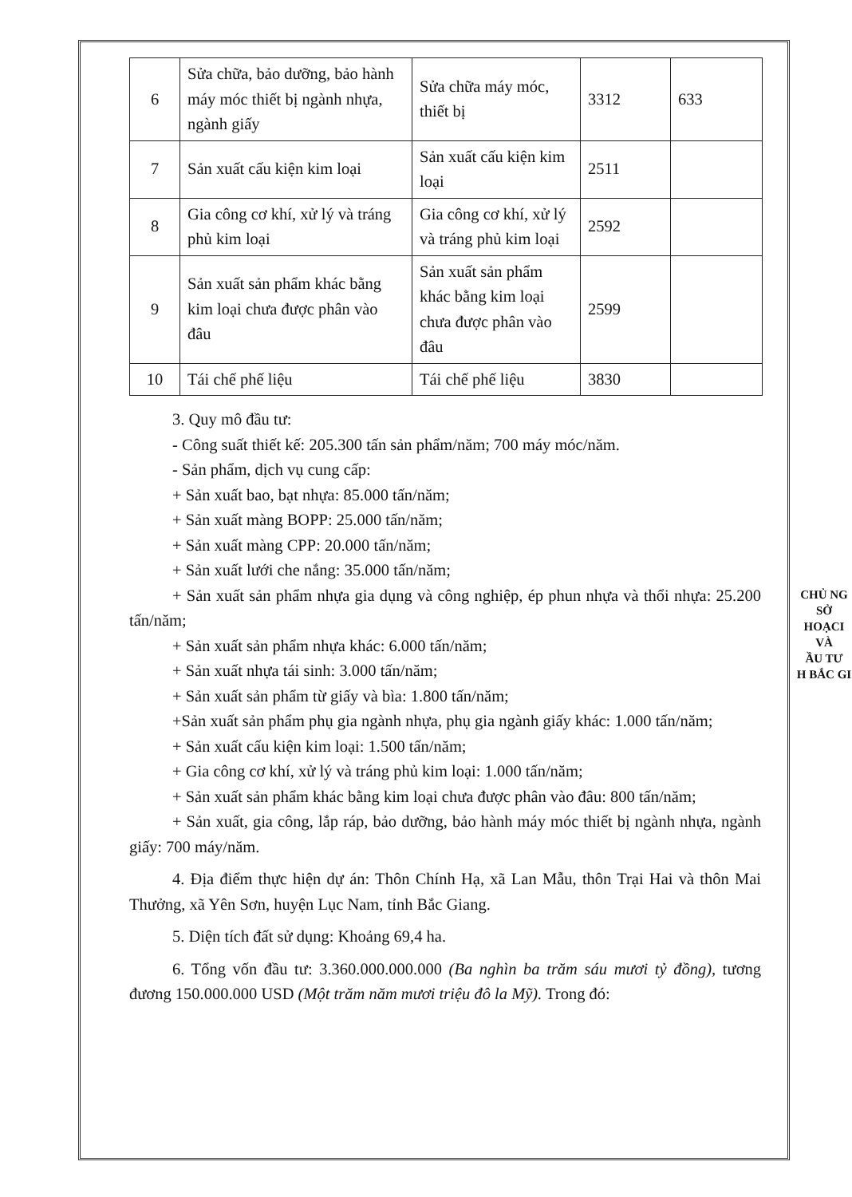| 6 | Sửa chữa, bảo dưỡng, bảo hành máy móc thiết bị ngành nhựa, ngành giấy | Sửa chữa máy móc, thiết bị | 3312 | 633 |
| 7 | Sản xuất cấu kiện kim loại | Sản xuất cấu kiện kim loại | 2511 | |
| 8 | Gia công cơ khí, xử lý và tráng phủ kim loại | Gia công cơ khí, xử lý và tráng phủ kim loại | 2592 | |
| 9 | Sản xuất sản phẩm khác bằng kim loại chưa được phân vào đâu | Sản xuất sản phẩm khác bằng kim loại chưa được phân vào đâu | 2599 | |
| 10 | Tái chế phế liệu | Tái chế phế liệu | 3830 | |
3. Quy mô đầu tư:
- Công suất thiết kế: 205.300 tấn sản phẩm/năm; 700 máy móc/năm.
- Sản phẩm, dịch vụ cung cấp:
+ Sản xuất bao, bạt nhựa: 85.000 tấn/năm;
+ Sản xuất màng BOPP: 25.000 tấn/năm;
+ Sản xuất màng CPP: 20.000 tấn/năm;
+ Sản xuất lưới che nắng: 35.000 tấn/năm;
+ Sản xuất sản phẩm nhựa gia dụng và công nghiệp, ép phun nhựa và thổi nhựa: 25.200 tấn/năm;
+ Sản xuất sản phẩm nhựa khác: 6.000 tấn/năm;
+ Sản xuất nhựa tái sinh: 3.000 tấn/năm;
+ Sản xuất sản phẩm từ giấy và bìa: 1.800 tấn/năm;
+Sản xuất sản phẩm phụ gia ngành nhựa, phụ gia ngành giấy khác: 1.000 tấn/năm;
+ Sản xuất cấu kiện kim loại: 1.500 tấn/năm;
+ Gia công cơ khí, xử lý và tráng phủ kim loại: 1.000 tấn/năm;
+ Sản xuất sản phẩm khác bằng kim loại chưa được phân vào đâu: 800 tấn/năm;
+ Sản xuất, gia công, lắp ráp, bảo dưỡng, bảo hành máy móc thiết bị ngành nhựa, ngành giấy: 700 máy/năm.
4. Địa điểm thực hiện dự án: Thôn Chính Hạ, xã Lan Mẫu, thôn Trại Hai và thôn Mai Thưởng, xã Yên Sơn, huyện Lục Nam, tỉnh Bắc Giang.
5. Diện tích đất sử dụng: Khoảng 69,4 ha.
6. Tổng vốn đầu tư: 3.360.000.000.000 (Ba nghìn ba trăm sáu mươi tỷ đồng), tương đương 150.000.000 USD (Một trăm năm mươi triệu đô la Mỹ). Trong đó:
CHỦ NG
SỞ
HOẠCI
VÀ
ẦU TƯ
H BẮC GI